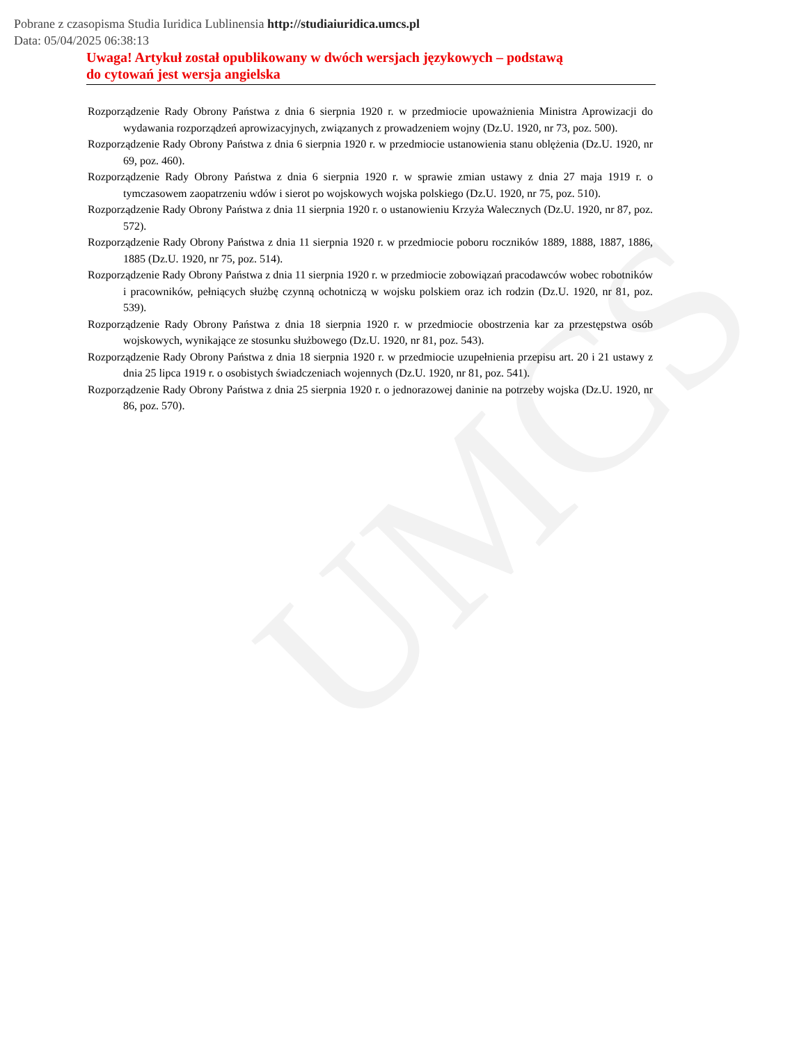UMCS
Pobrane z czasopisma Studia Iuridica Lublinensia http://studiaiuridica.umcs.pl
Data: 05/04/2025 06:38:13
Uwaga! Artykuł został opublikowany w dwóch wersjach językowych – podstawą
do cytowań jest wersja angielska
Rozporządzenie Rady Obrony Państwa z dnia 6 sierpnia 1920 r. w przedmiocie upoważnienia Ministra Aprowizacji do wydawania rozporządzeń aprowizacyjnych, związanych z prowadzeniem wojny (Dz.U. 1920, nr 73, poz. 500).
Rozporządzenie Rady Obrony Państwa z dnia 6 sierpnia 1920 r. w przedmiocie ustanowienia stanu oblężenia (Dz.U. 1920, nr 69, poz. 460).
Rozporządzenie Rady Obrony Państwa z dnia 6 sierpnia 1920 r. w sprawie zmian ustawy z dnia 27 maja 1919 r. o tymczasowem zaopatrzeniu wdów i sierot po wojskowych wojska polskiego (Dz.U. 1920, nr 75, poz. 510).
Rozporządzenie Rady Obrony Państwa z dnia 11 sierpnia 1920 r. o ustanowieniu Krzyża Walecznych (Dz.U. 1920, nr 87, poz. 572).
Rozporządzenie Rady Obrony Państwa z dnia 11 sierpnia 1920 r. w przedmiocie poboru roczników 1889, 1888, 1887, 1886, 1885 (Dz.U. 1920, nr 75, poz. 514).
Rozporządzenie Rady Obrony Państwa z dnia 11 sierpnia 1920 r. w przedmiocie zobowiązań pracodawców wobec robotników i pracowników, pełniących służbę czynną ochotniczą w wojsku polskiem oraz ich rodzin (Dz.U. 1920, nr 81, poz. 539).
Rozporządzenie Rady Obrony Państwa z dnia 18 sierpnia 1920 r. w przedmiocie obostrzenia kar za przestępstwa osób wojskowych, wynikające ze stosunku służbowego (Dz.U. 1920, nr 81, poz. 543).
Rozporządzenie Rady Obrony Państwa z dnia 18 sierpnia 1920 r. w przedmiocie uzupełnienia przepisu art. 20 i 21 ustawy z dnia 25 lipca 1919 r. o osobistych świadczeniach wojennych (Dz.U. 1920, nr 81, poz. 541).
Rozporządzenie Rady Obrony Państwa z dnia 25 sierpnia 1920 r. o jednorazowej daninie na potrzeby wojska (Dz.U. 1920, nr 86, poz. 570).